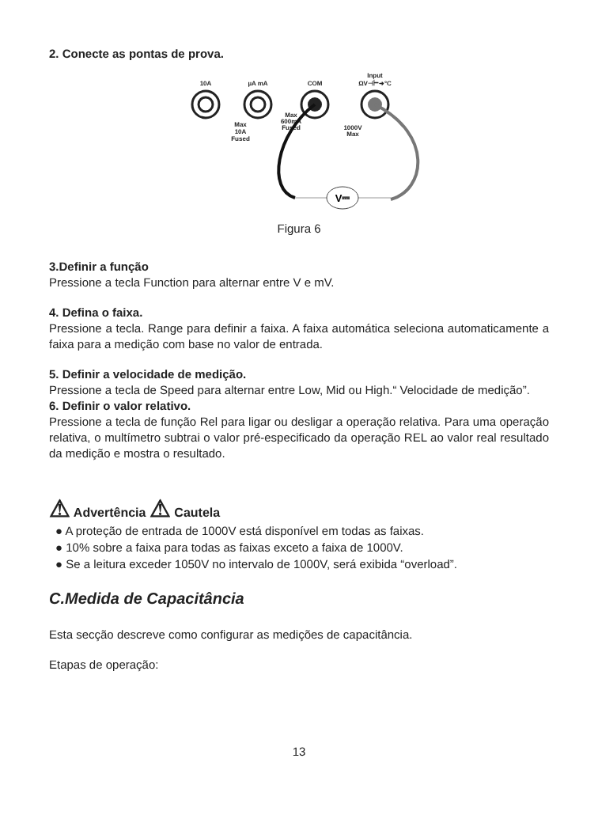2. Conecte as pontas de prova.
10A
µA mA
COM
Input
ΩV⊣⊢➜°C
Max
10A
Fused
Max
600mA
Fused
1000V
Max
V⎓
Figura 6
3.Definir a função
Pressione a tecla Function para alternar entre V e mV.
4. Defina o faixa.
Pressione a tecla. Range para definir a faixa. A faixa automática seleciona automaticamente a faixa para a medição com base no valor de entrada.
5. Definir a velocidade de medição.
Pressione a tecla de Speed para alternar entre Low, Mid ou High.“ Velocidade de medição”.
6. Definir o valor relativo.
Pressione a tecla de função Rel para ligar ou desligar a operação relativa. Para uma operação relativa, o multímetro subtrai o valor pré-especificado da operação REL ao valor real resultado da medição e mostra o resultado.
⚠ Advertência ⚠ Cautela
● A proteção de entrada de 1000V está disponível em todas as faixas.
● 10% sobre a faixa para todas as faixas exceto a faixa de 1000V.
● Se a leitura exceder 1050V no intervalo de 1000V, será exibida “overload”.
C.Medida de Capacitância
Esta secção descreve como configurar as medições de capacitância.
Etapas de operação:
13